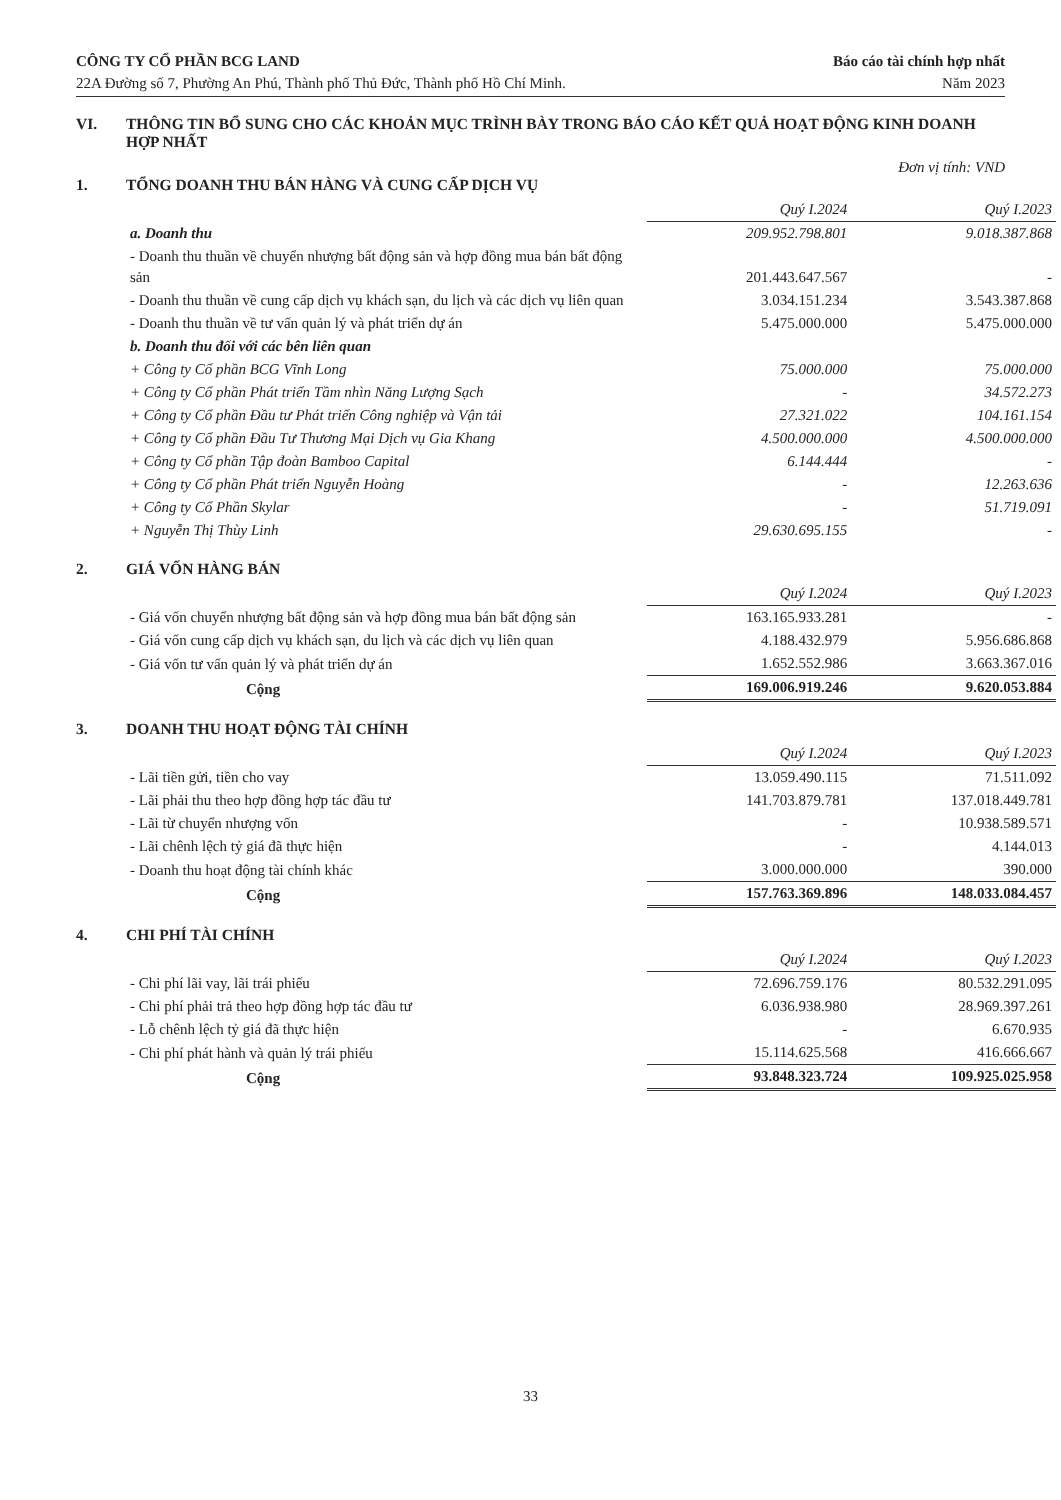CÔNG TY CỔ PHẦN BCG LAND
22A Đường số 7, Phường An Phú, Thành phố Thủ Đức, Thành phố Hồ Chí Minh.
Báo cáo tài chính hợp nhất
Năm 2023
VI. THÔNG TIN BỔ SUNG CHO CÁC KHOẢN MỤC TRÌNH BÀY TRONG BÁO CÁO KẾT QUẢ HOẠT ĐỘNG KINH DOANH HỢP NHẤT
Đơn vị tính: VND
1. TỔNG DOANH THU BÁN HÀNG VÀ CUNG CẤP DỊCH VỤ
| | Quý I.2024 | Quý I.2023 |
| a. Doanh thu | 209.952.798.801 | 9.018.387.868 |
| - Doanh thu thuần về chuyển nhượng bất động sản và hợp đồng mua bán bất động sản | 201.443.647.567 | - |
| - Doanh thu thuần về cung cấp dịch vụ khách sạn, du lịch và các dịch vụ liên quan | 3.034.151.234 | 3.543.387.868 |
| - Doanh thu thuần về tư vấn quản lý và phát triển dự án | 5.475.000.000 | 5.475.000.000 |
| b. Doanh thu đối với các bên liên quan | | |
| + Công ty Cổ phần BCG Vĩnh Long | 75.000.000 | 75.000.000 |
| + Công ty Cổ phần Phát triển Tầm nhìn Năng Lượng Sạch | - | 34.572.273 |
| + Công ty Cổ phần Đầu tư Phát triển Công nghiệp và Vận tải | 27.321.022 | 104.161.154 |
| + Công ty Cổ phần Đầu Tư Thương Mại Dịch vụ Gia Khang | 4.500.000.000 | 4.500.000.000 |
| + Công ty Cổ phần Tập đoàn Bamboo Capital | 6.144.444 | - |
| + Công ty Cổ phần Phát triển Nguyễn Hoàng | - | 12.263.636 |
| + Công ty Cổ Phần Skylar | - | 51.719.091 |
| + Nguyễn Thị Thùy Linh | 29.630.695.155 | - |
2. GIÁ VỐN HÀNG BÁN
| | Quý I.2024 | Quý I.2023 |
| - Giá vốn chuyển nhượng bất động sản và hợp đồng mua bán bất động sản | 163.165.933.281 | - |
| - Giá vốn cung cấp dịch vụ khách sạn, du lịch và các dịch vụ liên quan | 4.188.432.979 | 5.956.686.868 |
| - Giá vốn tư vấn quản lý và phát triển dự án | 1.652.552.986 | 3.663.367.016 |
| Cộng | 169.006.919.246 | 9.620.053.884 |
3. DOANH THU HOẠT ĐỘNG TÀI CHÍNH
| | Quý I.2024 | Quý I.2023 |
| - Lãi tiền gửi, tiền cho vay | 13.059.490.115 | 71.511.092 |
| - Lãi phải thu theo hợp đồng hợp tác đầu tư | 141.703.879.781 | 137.018.449.781 |
| - Lãi từ chuyển nhượng vốn | - | 10.938.589.571 |
| - Lãi chênh lệch tỷ giá đã thực hiện | - | 4.144.013 |
| - Doanh thu hoạt động tài chính khác | 3.000.000.000 | 390.000 |
| Cộng | 157.763.369.896 | 148.033.084.457 |
4. CHI PHÍ TÀI CHÍNH
| | Quý I.2024 | Quý I.2023 |
| - Chi phí lãi vay, lãi trái phiếu | 72.696.759.176 | 80.532.291.095 |
| - Chi phí phải trả theo hợp đồng hợp tác đầu tư | 6.036.938.980 | 28.969.397.261 |
| - Lỗ chênh lệch tỷ giá đã thực hiện | - | 6.670.935 |
| - Chi phí phát hành và quản lý trái phiếu | 15.114.625.568 | 416.666.667 |
| Cộng | 93.848.323.724 | 109.925.025.958 |
33